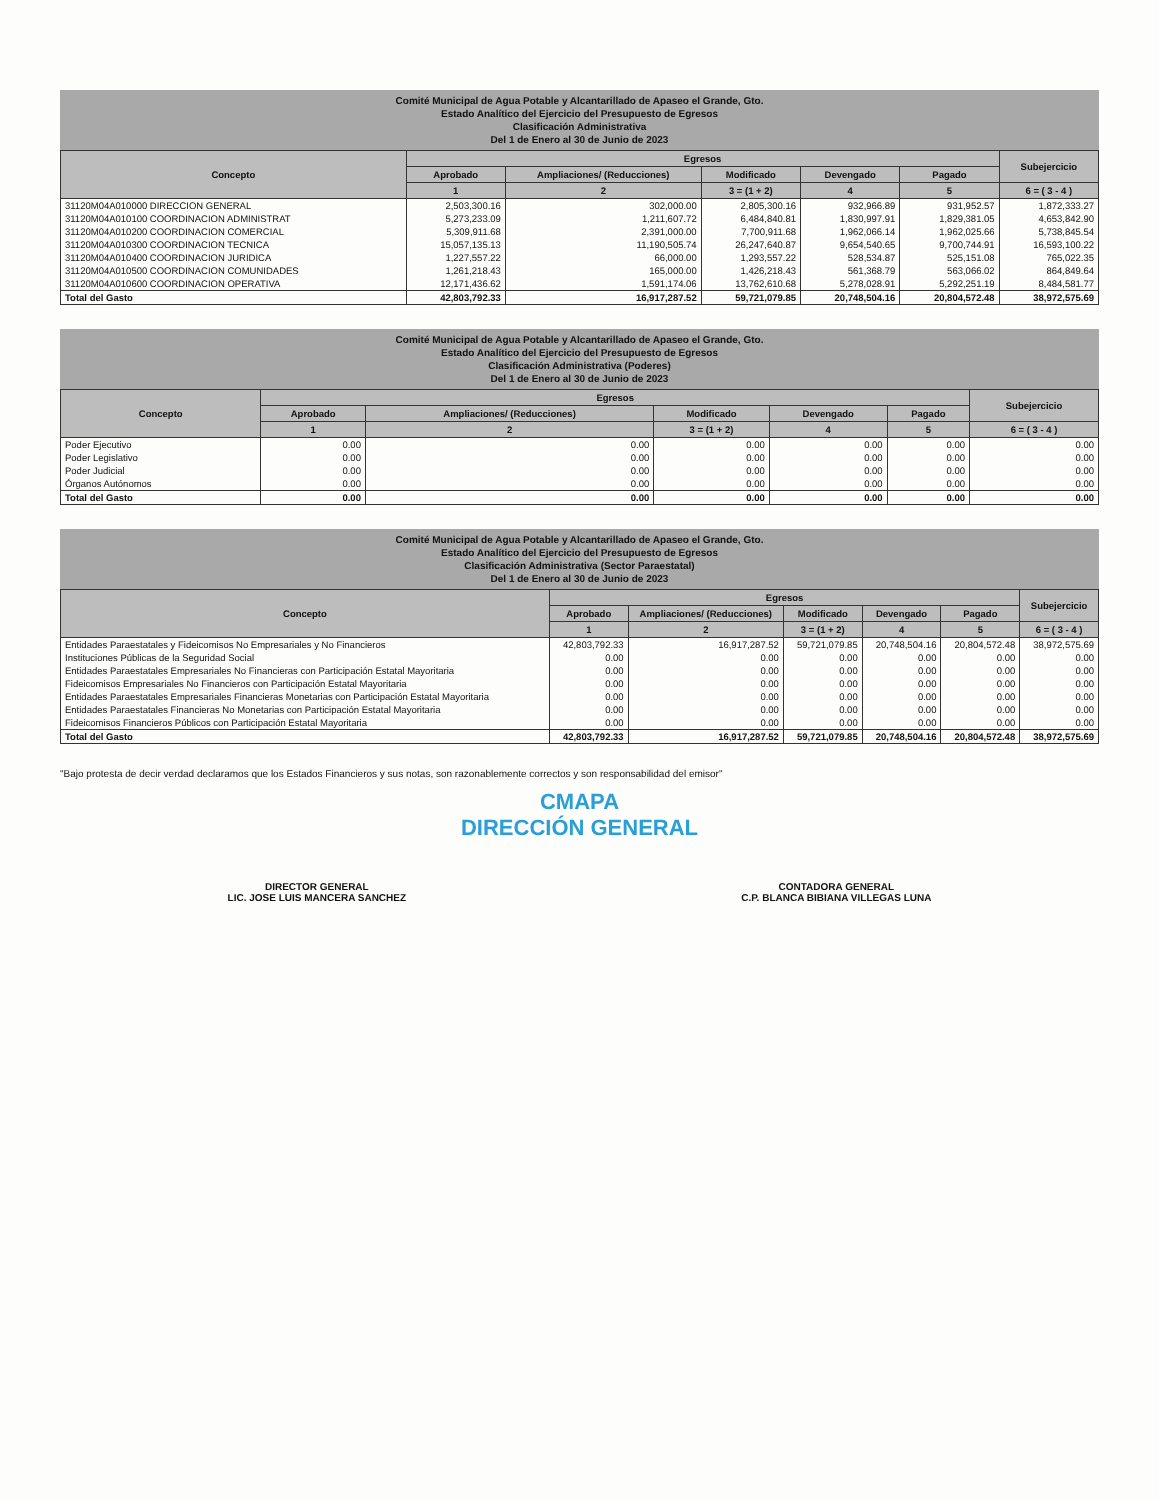Comité Municipal de Agua Potable y Alcantarillado de Apaseo el Grande, Gto.
Estado Analítico del Ejercicio del Presupuesto de Egresos
Clasificación Administrativa
Del 1 de Enero al 30 de Junio de 2023
| Concepto | Egresos | | | | | Subejercicio |
| --- | --- | --- | --- | --- | --- | --- |
| | Aprobado | Ampliaciones/ (Reducciones) | Modificado | Devengado | Pagado | |
| | 1 | 2 | 3 = (1 + 2) | 4 | 5 | 6 = ( 3 - 4 ) |
| 31120M04A010000 DIRECCION GENERAL | 2,503,300.16 | 302,000.00 | 2,805,300.16 | 932,966.89 | 931,952.57 | 1,872,333.27 |
| 31120M04A010100 COORDINACION ADMINISTRAT | 5,273,233.09 | 1,211,607.72 | 6,484,840.81 | 1,830,997.91 | 1,829,381.05 | 4,653,842.90 |
| 31120M04A010200 COORDINACION COMERCIAL | 5,309,911.68 | 2,391,000.00 | 7,700,911.68 | 1,962,066.14 | 1,962,025.66 | 5,738,845.54 |
| 31120M04A010300 COORDINACION TECNICA | 15,057,135.13 | 11,190,505.74 | 26,247,640.87 | 9,654,540.65 | 9,700,744.91 | 16,593,100.22 |
| 31120M04A010400 COORDINACION JURIDICA | 1,227,557.22 | 66,000.00 | 1,293,557.22 | 528,534.87 | 525,151.08 | 765,022.35 |
| 31120M04A010500 COORDINACION COMUNIDADES | 1,261,218.43 | 165,000.00 | 1,426,218.43 | 561,368.79 | 563,066.02 | 864,849.64 |
| 31120M04A010600 COORDINACION OPERATIVA | 12,171,436.62 | 1,591,174.06 | 13,762,610.68 | 5,278,028.91 | 5,292,251.19 | 8,484,581.77 |
| Total del Gasto | 42,803,792.33 | 16,917,287.52 | 59,721,079.85 | 20,748,504.16 | 20,804,572.48 | 38,972,575.69 |
Comité Municipal de Agua Potable y Alcantarillado de Apaseo el Grande, Gto.
Estado Analítico del Ejercicio del Presupuesto de Egresos
Clasificación Administrativa (Poderes)
Del 1 de Enero al 30 de Junio de 2023
| Concepto | Egresos | | | | | Subejercicio |
| --- | --- | --- | --- | --- | --- | --- |
| | Aprobado | Ampliaciones/ (Reducciones) | Modificado | Devengado | Pagado | |
| | 1 | 2 | 3 = (1 + 2) | 4 | 5 | 6 = ( 3 - 4 ) |
| Poder Ejecutivo | 0.00 | 0.00 | 0.00 | 0.00 | 0.00 | 0.00 |
| Poder Legislativo | 0.00 | 0.00 | 0.00 | 0.00 | 0.00 | 0.00 |
| Poder Judicial | 0.00 | 0.00 | 0.00 | 0.00 | 0.00 | 0.00 |
| Órganos Autónomos | 0.00 | 0.00 | 0.00 | 0.00 | 0.00 | 0.00 |
| Total del Gasto | 0.00 | 0.00 | 0.00 | 0.00 | 0.00 | 0.00 |
Comité Municipal de Agua Potable y Alcantarillado de Apaseo el Grande, Gto.
Estado Analítico del Ejercicio del Presupuesto de Egresos
Clasificación Administrativa (Sector Paraestatal)
Del 1 de Enero al 30 de Junio de 2023
| Concepto | Egresos | | | | | Subejercicio |
| --- | --- | --- | --- | --- | --- | --- |
| | Aprobado | Ampliaciones/ (Reducciones) | Modificado | Devengado | Pagado | |
| | 1 | 2 | 3 = (1 + 2) | 4 | 5 | 6 = ( 3 - 4 ) |
| Entidades Paraestatales y Fideicomisos No Empresariales y No Financieros | 42,803,792.33 | 16,917,287.52 | 59,721,079.85 | 20,748,504.16 | 20,804,572.48 | 38,972,575.69 |
| Instituciones Públicas de la Seguridad Social | 0.00 | 0.00 | 0.00 | 0.00 | 0.00 | 0.00 |
| Entidades Paraestatales Empresariales No Financieras con Participación Estatal Mayoritaria | 0.00 | 0.00 | 0.00 | 0.00 | 0.00 | 0.00 |
| Fideicomisos Empresariales No Financieros con Participación Estatal Mayoritaria | 0.00 | 0.00 | 0.00 | 0.00 | 0.00 | 0.00 |
| Entidades Paraestatales Empresariales Financieras Monetarias con Participación Estatal Mayoritaria | 0.00 | 0.00 | 0.00 | 0.00 | 0.00 | 0.00 |
| Entidades Paraestatales Financieras No Monetarias con Participación Estatal Mayoritaria | 0.00 | 0.00 | 0.00 | 0.00 | 0.00 | 0.00 |
| Fideicomisos Financieros Públicos con Participación Estatal Mayoritaria | 0.00 | 0.00 | 0.00 | 0.00 | 0.00 | 0.00 |
| Total del Gasto | 42,803,792.33 | 16,917,287.52 | 59,721,079.85 | 20,748,504.16 | 20,804,572.48 | 38,972,575.69 |
"Bajo protesta de decir verdad declaramos que los Estados Financieros y sus notas, son razonablemente correctos y son responsabilidad del emisor"
CMAPA
DIRECCIÓN GENERAL
DIRECTOR GENERAL
LIC. JOSE LUIS MANCERA SANCHEZ
CONTADORA GENERAL
C.P. BLANCA BIBIANA VILLEGAS LUNA